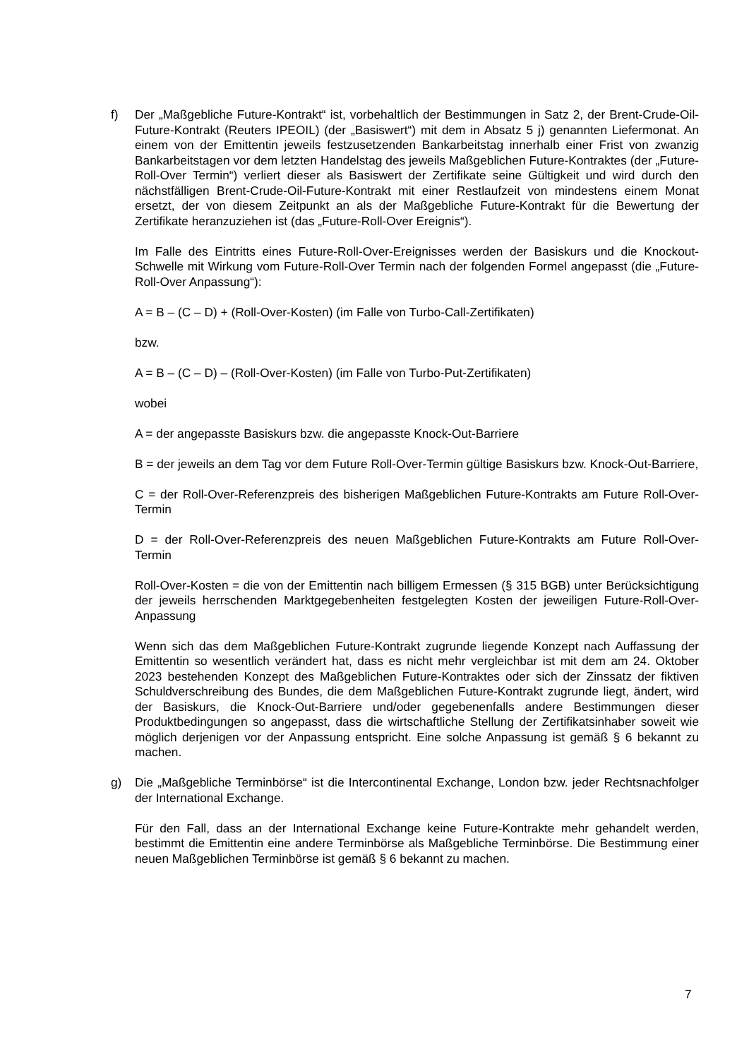f) Der „Maßgebliche Future-Kontrakt“ ist, vorbehaltlich der Bestimmungen in Satz 2, der Brent-Crude-Oil-Future-Kontrakt (Reuters IPEOIL) (der „Basiswert“) mit dem in Absatz 5 j) genannten Liefermonat. An einem von der Emittentin jeweils festzusetzenden Bankarbeitstag innerhalb einer Frist von zwanzig Bankarbeitstagen vor dem letzten Handelstag des jeweils Maßgeblichen Future-Kontraktes (der „Future-Roll-Over Termin“) verliert dieser als Basiswert der Zertifikate seine Gültigkeit und wird durch den nächstfälligen Brent-Crude-Oil-Future-Kontrakt mit einer Restlaufzeit von mindestens einem Monat ersetzt, der von diesem Zeitpunkt an als der Maßgebliche Future-Kontrakt für die Bewertung der Zertifikate heranzuziehen ist (das „Future-Roll-Over Ereignis“).
Im Falle des Eintritts eines Future-Roll-Over-Ereignisses werden der Basiskurs und die Knockout-Schwelle mit Wirkung vom Future-Roll-Over Termin nach der folgenden Formel angepasst (die „Future-Roll-Over Anpassung“):
A = B – (C – D) + (Roll-Over-Kosten) (im Falle von Turbo-Call-Zertifikaten)
bzw.
A = B – (C – D) – (Roll-Over-Kosten) (im Falle von Turbo-Put-Zertifikaten)
wobei
A = der angepasste Basiskurs bzw. die angepasste Knock-Out-Barriere
B = der jeweils an dem Tag vor dem Future Roll-Over-Termin gültige Basiskurs bzw. Knock-Out-Barriere,
C = der Roll-Over-Referenzpreis des bisherigen Maßgeblichen Future-Kontrakts am Future Roll-Over-Termin
D = der Roll-Over-Referenzpreis des neuen Maßgeblichen Future-Kontrakts am Future Roll-Over-Termin
Roll-Over-Kosten = die von der Emittentin nach billigem Ermessen (§ 315 BGB) unter Berücksichtigung der jeweils herrschenden Marktgegebenheiten festgelegten Kosten der jeweiligen Future-Roll-Over-Anpassung
Wenn sich das dem Maßgeblichen Future-Kontrakt zugrunde liegende Konzept nach Auffassung der Emittentin so wesentlich verändert hat, dass es nicht mehr vergleichbar ist mit dem am 24. Oktober 2023 bestehenden Konzept des Maßgeblichen Future-Kontraktes oder sich der Zinssatz der fiktiven Schuldverschreibung des Bundes, die dem Maßgeblichen Future-Kontrakt zugrunde liegt, ändert, wird der Basiskurs, die Knock-Out-Barriere und/oder gegebenenfalls andere Bestimmungen dieser Produktbedingungen so angepasst, dass die wirtschaftliche Stellung der Zertifikatsinhaber soweit wie möglich derjenigen vor der Anpassung entspricht. Eine solche Anpassung ist gemäß § 6 bekannt zu machen.
g) Die „Maßgebliche Terminbörse“ ist die Intercontinental Exchange, London bzw. jeder Rechtsnachfolger der International Exchange.
Für den Fall, dass an der International Exchange keine Future-Kontrakte mehr gehandelt werden, bestimmt die Emittentin eine andere Terminbörse als Maßgebliche Terminbörse. Die Bestimmung einer neuen Maßgeblichen Terminbörse ist gemäß § 6 bekannt zu machen.
7